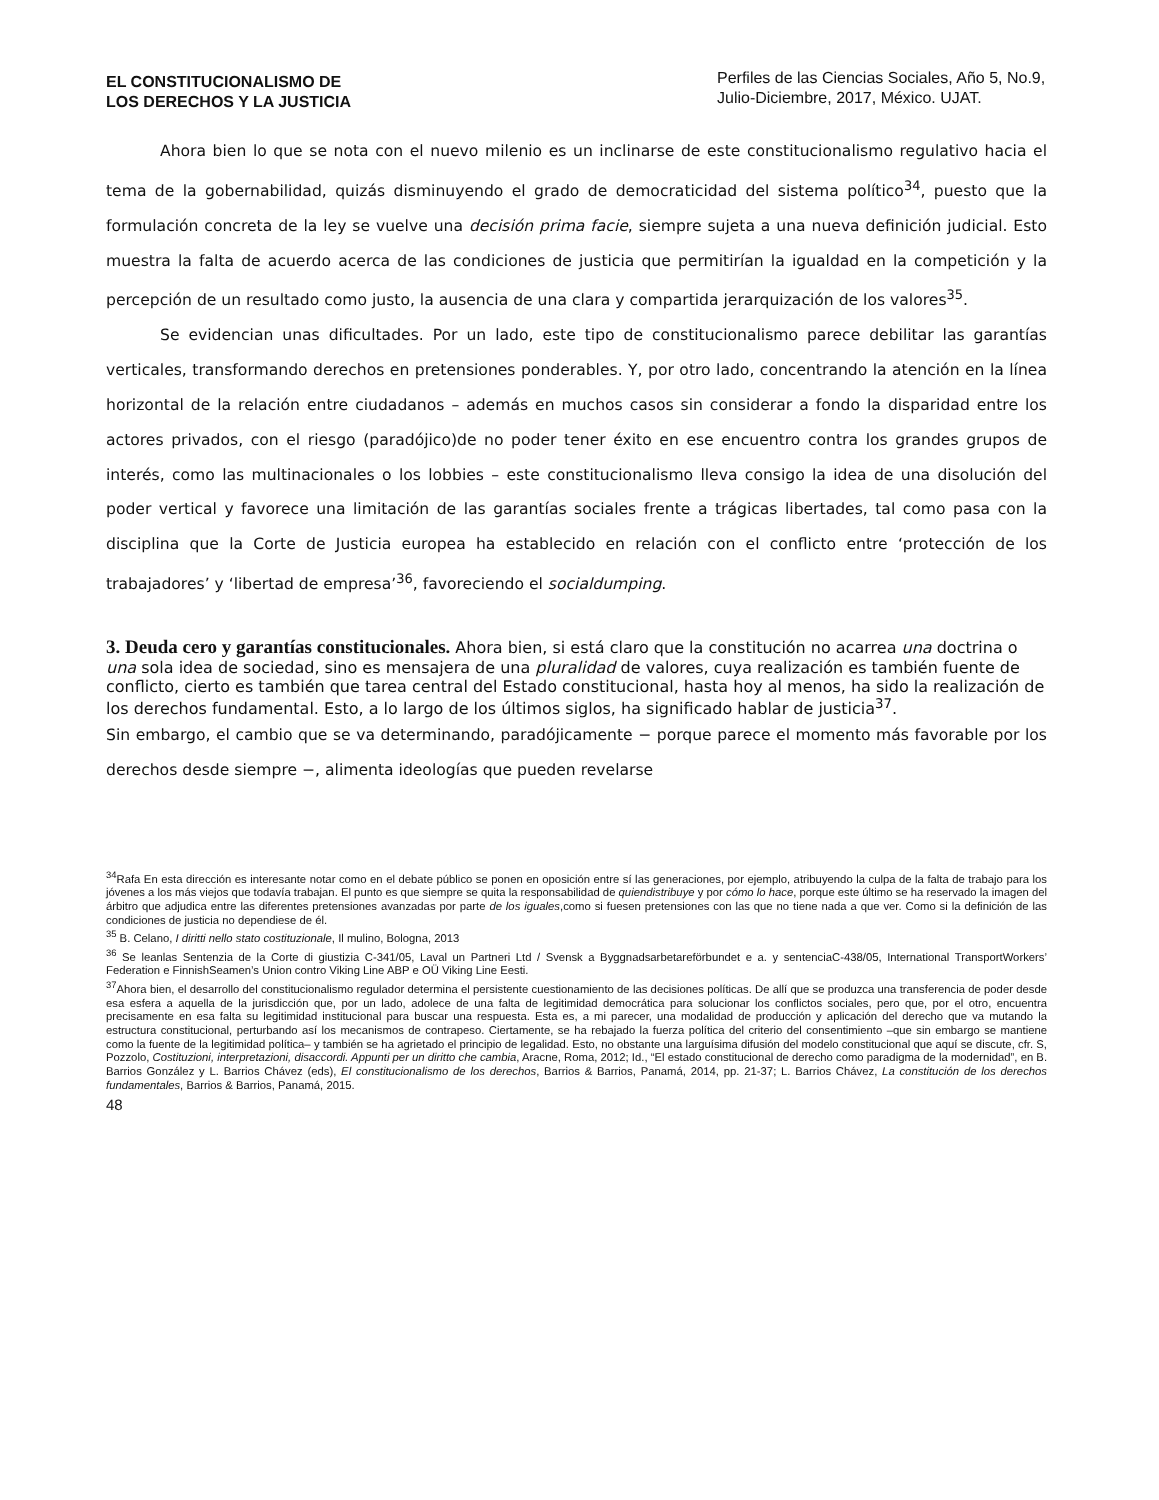EL CONSTITUCIONALISMO DE
LOS DERECHOS Y LA JUSTICIA
Perfiles de las Ciencias Sociales, Año 5, No.9, Julio-Diciembre, 2017, México. UJAT.
Ahora bien lo que se nota con el nuevo milenio es un inclinarse de este constitucionalismo regulativo hacia el tema de la gobernabilidad, quizás disminuyendo el grado de democraticidad del sistema político<sup>34</sup>, puesto que la formulación concreta de la ley se vuelve una decisión prima facie, siempre sujeta a una nueva definición judicial. Esto muestra la falta de acuerdo acerca de las condiciones de justicia que permitirían la igualdad en la competición y la percepción de un resultado como justo, la ausencia de una clara y compartida jerarquización de los valores<sup>35</sup>.
Se evidencian unas dificultades. Por un lado, este tipo de constitucionalismo parece debilitar las garantías verticales, transformando derechos en pretensiones ponderables. Y, por otro lado, concentrando la atención en la línea horizontal de la relación entre ciudadanos – además en muchos casos sin considerar a fondo la disparidad entre los actores privados, con el riesgo (paradójico)de no poder tener éxito en ese encuentro contra los grandes grupos de interés, como las multinacionales o los lobbies – este constitucionalismo lleva consigo la idea de una disolución del poder vertical y favorece una limitación de las garantías sociales frente a trágicas libertades, tal como pasa con la disciplina que la Corte de Justicia europea ha establecido en relación con el conflicto entre ‘protección de los trabajadores’ y ‘libertad de empresa’<sup>36</sup>, favoreciendo el socialdumping.
3. Deuda cero y garantías constitucionales.
Ahora bien, si está claro que la constitución no acarrea una doctrina o una sola idea de sociedad, sino es mensajera de una pluralidad de valores, cuya realización es también fuente de conflicto, cierto es también que tarea central del Estado constitucional, hasta hoy al menos, ha sido la realización de los derechos fundamental. Esto, a lo largo de los últimos siglos, ha significado hablar de justicia<sup>37</sup>.
Sin embargo, el cambio que se va determinando, paradójicamente − porque parece el momento más favorable por los derechos desde siempre −, alimenta ideologías que pueden revelarse
<sup>34</sup> Rafa En esta dirección es interesante notar como en el debate público se ponen en oposición entre sí las generaciones, por ejemplo, atribuyendo la culpa de la falta de trabajo para los jóvenes a los más viejos que todavía trabajan. El punto es que siempre se quita la responsabilidad de quiendistribuye y por cómo lo hace, porque este último se ha reservado la imagen del árbitro que adjudica entre las diferentes pretensiones avanzadas por parte de los iguales,como si fuesen pretensiones con las que no tiene nada a que ver. Como si la definición de las condiciones de justicia no dependiese de él.
<sup>35</sup> B. Celano, I diritti nello stato costituzionale, Il mulino, Bologna, 2013
<sup>36</sup> Se leanlas Sentenzia de la Corte di giustizia C-341/05, Laval un Partneri Ltd / Svensk a Byggnadsarbetareförbundet e a. y sentenciaC-438/05, International TransportWorkers’ Federation e FinnishSeamen’s Union contro Viking Line ABP e OÜ Viking Line Eesti.
<sup>37</sup> Ahora bien, el desarrollo del constitucionalismo regulador determina el persistente cuestionamiento de las decisiones políticas. De allí que se produzca una transferencia de poder desde esa esfera a aquella de la jurisdicción que, por un lado, adolece de una falta de legitimidad democrática para solucionar los conflictos sociales, pero que, por el otro, encuentra precisamente en esa falta su legitimidad institucional para buscar una respuesta. Esta es, a mi parecer, una modalidad de producción y aplicación del derecho que va mutando la estructura constitucional, perturbando así los mecanismos de contrapeso. Ciertamente, se ha rebajado la fuerza política del criterio del consentimiento –que sin embargo se mantiene como la fuente de la legitimidad política– y también se ha agrietado el principio de legalidad. Esto, no obstante una larguísima difusión del modelo constitucional que aquí se discute, cfr. S, Pozzolo, Costituzioni, interpretazioni, disaccordi. Appunti per un diritto che cambia, Aracne, Roma, 2012; Id., “El estado constitucional de derecho como paradigma de la modernidad”, en B. Barrios González y L. Barrios Chávez (eds), El constitucionalismo de los derechos, Barrios & Barrios, Panamá, 2014, pp. 21-37; L. Barrios Chávez, La constitución de los derechos fundamentales, Barrios & Barrios, Panamá, 2015.
48